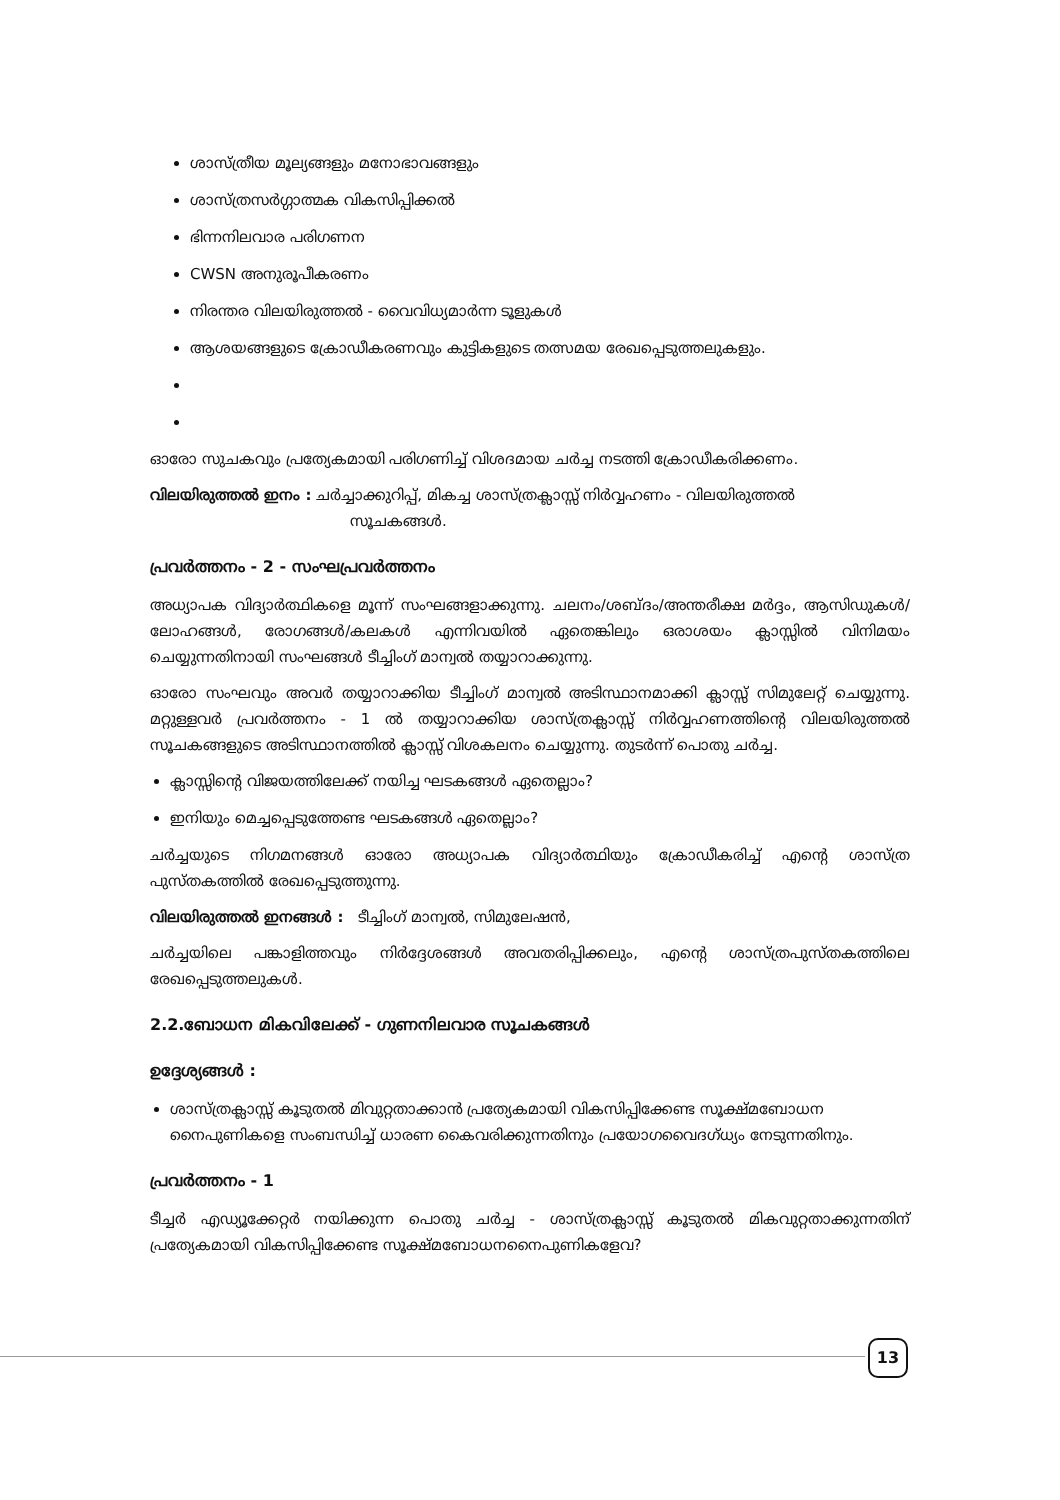ശാസ്ത്രീയ മൂല്യങ്ങളും മനോഭാവങ്ങളും
ശാസ്ത്രസർഗ്ഗാത്മക വികസിപ്പിക്കൽ
ഭിന്നനിലവാര പരിഗണന
CWSN അനുരൂപീകരണം
നിരന്തര വിലയിരുത്തൽ - വൈവിധ്യമാർന്ന ടൂളുകൾ
ആശയങ്ങളുടെ ക്രോഡീകരണവും കുട്ടികളുടെ തത്സമയ രേഖപ്പെടുത്തലുകളും.
ഓരോ സുചകവും പ്രത്യേകമായി പരിഗണിച്ച് വിശദമായ ചർച്ച നടത്തി ക്രോഡീകരിക്കണം.
വിലയിരുത്തൽ ഇനം : ചർച്ചാക്കുറിപ്പ്, മികച്ച ശാസ്ത്രക്ലാസ്സ് നിർവ്വഹണം - വിലയിരുത്തൽ
സൂചകങ്ങൾ.
പ്രവർത്തനം - 2 - സംഘപ്രവർത്തനം
അധ്യാപക വിദ്യാർത്ഥികളെ മൂന്ന് സംഘങ്ങളാക്കുന്നു. ചലനം/ശബ്ദം/അന്തരീക്ഷ മർദ്ദം, ആസിഡുകൾ/ലോഹങ്ങൾ, രോഗങ്ങൾ/കലകൾ എന്നിവയിൽ ഏതെങ്കിലും ഒരാശയം ക്ലാസ്സിൽ വിനിമയം ചെയ്യുന്നതിനായി സംഘങ്ങൾ ടീച്ചിംഗ് മാന്വൽ തയ്യാറാക്കുന്നു.
ഓരോ സംഘവും അവർ തയ്യാറാക്കിയ ടീച്ചിംഗ് മാന്വൽ അടിസ്ഥാനമാക്കി ക്ലാസ്സ് സിമുലേറ്റ് ചെയ്യുന്നു. മറ്റുള്ളവർ പ്രവർത്തനം - 1 ൽ തയ്യാറാക്കിയ ശാസ്ത്രക്ലാസ്സ് നിർവ്വഹണത്തിന്റെ വിലയിരുത്തൽ സൂചകങ്ങളുടെ അടിസ്ഥാനത്തിൽ ക്ലാസ്സ് വിശകലനം ചെയ്യുന്നു. തുടർന്ന് പൊതു ചർച്ച.
ക്ലാസ്സിന്റെ വിജയത്തിലേക്ക് നയിച്ച ഘടകങ്ങൾ ഏതെല്ലാം?
ഇനിയും മെച്ചപ്പെടുത്തേണ്ട ഘടകങ്ങൾ ഏതെല്ലാം?
ചർച്ചയുടെ നിഗമനങ്ങൾ ഓരോ അധ്യാപക വിദ്യാർത്ഥിയും ക്രോഡീകരിച്ച് എന്റെ ശാസ്ത്ര പുസ്തകത്തിൽ രേഖപ്പെടുത്തുന്നു.
വിലയിരുത്തൽ ഇനങ്ങൾ : ടീച്ചിംഗ് മാന്വൽ, സിമുലേഷൻ,
ചർച്ചയിലെ പങ്കാളിത്തവും നിർദ്ദേശങ്ങൾ അവതരിപ്പിക്കലും, എന്റെ ശാസ്ത്രപുസ്തകത്തിലെ രേഖപ്പെടുത്തലുകൾ.
2.2.ബോധന മികവിലേക്ക് - ഗുണനിലവാര സൂചകങ്ങൾ
ഉദ്ദേശ്യങ്ങൾ :
ശാസ്ത്രക്ലാസ്സ് കൂടുതൽ മിവുറ്റതാക്കാൻ പ്രത്യേകമായി വികസിപ്പിക്കേണ്ട സൂക്ഷ്മബോധന നൈപുണികളെ സംബന്ധിച്ച് ധാരണ കൈവരിക്കുന്നതിനും പ്രയോഗവൈദഗ്ധ്യം നേടുന്നതിനും.
പ്രവർത്തനം - 1
ടീച്ചർ എഡ്യൂക്കേറ്റർ നയിക്കുന്ന പൊതു ചർച്ച - ശാസ്ത്രക്ലാസ്സ് കൂടുതൽ മികവുറ്റതാക്കുന്നതിന് പ്രത്യേകമായി വികസിപ്പിക്കേണ്ട സൂക്ഷ്മബോധനനൈപുണികളേവ?
13